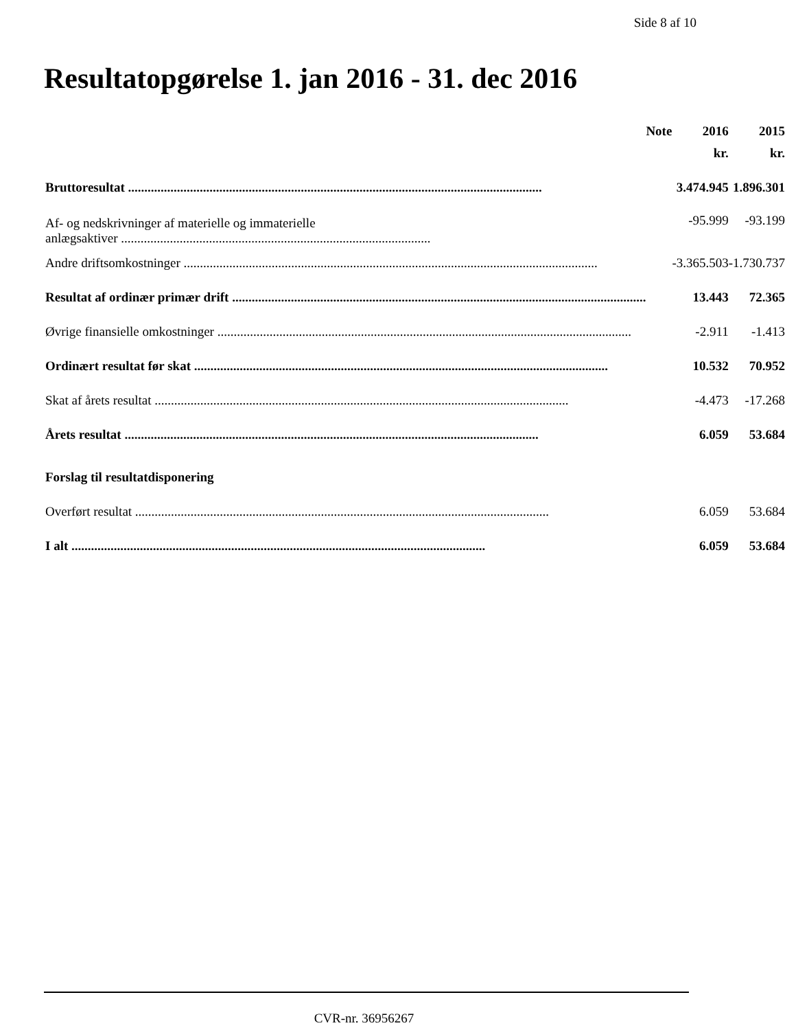Side 8 af 10
Resultatopgørelse 1. jan 2016 - 31. dec 2016
| | Note | 2016 | 2015 |
| --- | --- | --- | --- |
| | | kr. | kr. |
| Bruttoresultat | | 3.474.945 | 1.896.301 |
| Af- og nedskrivninger af materielle og immaterielle anlægsaktiver | | -95.999 | -93.199 |
| Andre driftsomkostninger | | -3.365.503 | -1.730.737 |
| Resultat af ordinær primær drift | | 13.443 | 72.365 |
| Øvrige finansielle omkostninger | | -2.911 | -1.413 |
| Ordinært resultat før skat | | 10.532 | 70.952 |
| Skat af årets resultat | | -4.473 | -17.268 |
| Årets resultat | | 6.059 | 53.684 |
| Forslag til resultatdisponering | | | |
| Overført resultat | | 6.059 | 53.684 |
| I alt | | 6.059 | 53.684 |
CVR-nr. 36956267